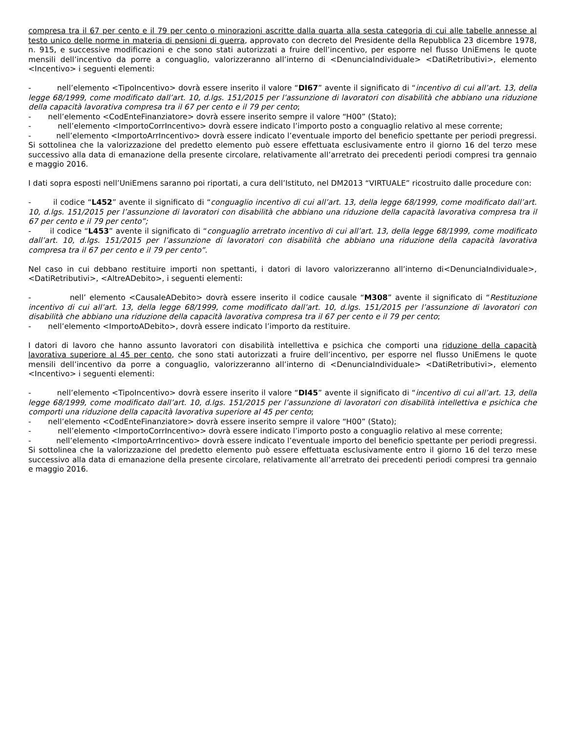compresa tra il 67 per cento e il 79 per cento o minorazioni ascritte dalla quarta alla sesta categoria di cui alle tabelle annesse al testo unico delle norme in materia di pensioni di guerra, approvato con decreto del Presidente della Repubblica 23 dicembre 1978, n. 915, e successive modificazioni e che sono stati autorizzati a fruire dell’incentivo, per esporre nel flusso UniEmens le quote mensili dell’incentivo da porre a conguaglio, valorizzeranno all’interno di <DenunciaIndividuale> <DatiRetributivi>, elemento <Incentivo> i seguenti elementi:
- nell’elemento <TipoIncentivo> dovrà essere inserito il valore “DI67” avente il significato di “incentivo di cui all’art. 13, della legge 68/1999, come modificato dall’art. 10, d.lgs. 151/2015 per l’assunzione di lavoratori con disabilità che abbiano una riduzione della capacità lavorativa compresa tra il 67 per cento e il 79 per cento;
- nell’elemento <CodEnteFinanziatore> dovrà essere inserito sempre il valore “H00” (Stato);
- nell’elemento <ImportoCorrIncentivo> dovrà essere indicato l’importo posto a conguaglio relativo al mese corrente;
- nell’elemento <ImportoArrIncentivo> dovrà essere indicato l’eventuale importo del beneficio spettante per periodi pregressi. Si sottolinea che la valorizzazione del predetto elemento può essere effettuata esclusivamente entro il giorno 16 del terzo mese successivo alla data di emanazione della presente circolare, relativamente all’arretrato dei precedenti periodi compresi tra gennaio e maggio 2016.
I dati sopra esposti nell’UniEmens saranno poi riportati, a cura dell’Istituto, nel DM2013 “VIRTUALE” ricostruito dalle procedure con:
- il codice “L452” avente il significato di “conguaglio incentivo di cui all’art. 13, della legge 68/1999, come modificato dall’art. 10, d.lgs. 151/2015 per l’assunzione di lavoratori con disabilità che abbiano una riduzione della capacità lavorativa compresa tra il 67 per cento e il 79 per cento”;
- il codice “L453” avente il significato di “conguaglio arretrato incentivo di cui all’art. 13, della legge 68/1999, come modificato dall’art. 10, d.lgs. 151/2015 per l’assunzione di lavoratori con disabilità che abbiano una riduzione della capacità lavorativa compresa tra il 67 per cento e il 79 per cento”.
Nel caso in cui debbano restituire importi non spettanti, i datori di lavoro valorizzeranno all’interno di<DenunciaIndividuale>, <DatiRetributivi>, <AltreADebito>, i seguenti elementi:
- nell’ elemento <CausaleADebito> dovrà essere inserito il codice causale “M308” avente il significato di “Restituzione incentivo di cui all’art. 13, della legge 68/1999, come modificato dall’art. 10, d.lgs. 151/2015 per l’assunzione di lavoratori con disabilità che abbiano una riduzione della capacità lavorativa compresa tra il 67 per cento e il 79 per cento;
- nell’elemento <ImportoADebito>, dovrà essere indicato l’importo da restituire.
I datori di lavoro che hanno assunto lavoratori con disabilità intellettiva e psichica che comporti una riduzione della capacità lavorativa superiore al 45 per cento, che sono stati autorizzati a fruire dell’incentivo, per esporre nel flusso UniEmens le quote mensili dell’incentivo da porre a conguaglio, valorizzeranno all’interno di <DenunciaIndividuale> <DatiRetributivi>, elemento <Incentivo> i seguenti elementi:
- nell’elemento <TipoIncentivo> dovrà essere inserito il valore “DI45” avente il significato di “incentivo di cui all’art. 13, della legge 68/1999, come modificato dall’art. 10, d.lgs. 151/2015 per l’assunzione di lavoratori con disabilità intellettiva e psichica che comporti una riduzione della capacità lavorativa superiore al 45 per cento;
- nell’elemento <CodEnteFinanziatore> dovrà essere inserito sempre il valore “H00” (Stato);
- nell’elemento <ImportoCorrIncentivo> dovrà essere indicato l’importo posto a conguaglio relativo al mese corrente;
- nell’elemento <ImportoArrIncentivo> dovrà essere indicato l’eventuale importo del beneficio spettante per periodi pregressi. Si sottolinea che la valorizzazione del predetto elemento può essere effettuata esclusivamente entro il giorno 16 del terzo mese successivo alla data di emanazione della presente circolare, relativamente all’arretrato dei precedenti periodi compresi tra gennaio e maggio 2016.